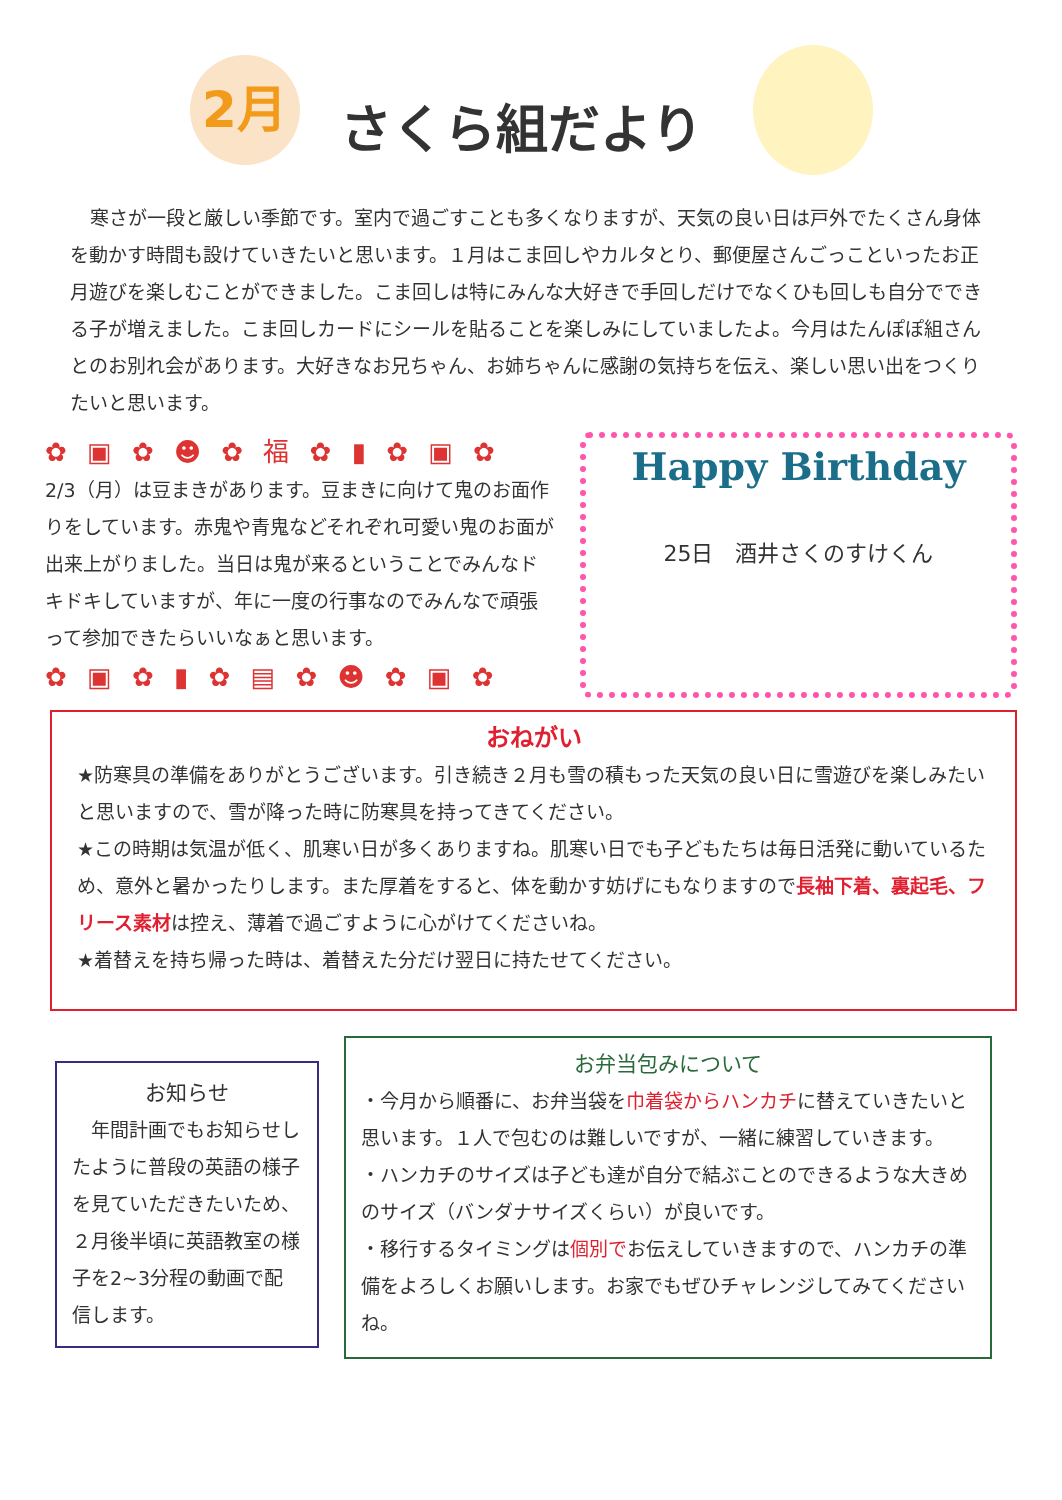2月
さくら組だより
寒さが一段と厳しい季節です。室内で過ごすことも多くなりますが、天気の良い日は戸外でたくさん身体を動かす時間も設けていきたいと思います。１月はこま回しやカルタとり、郵便屋さんごっこといったお正月遊びを楽しむことができました。こま回しは特にみんな大好きで手回しだけでなくひも回しも自分でできる子が増えました。こま回しカードにシールを貼ることを楽しみにしていましたよ。今月はたんぽぽ組さんとのお別れ会があります。大好きなお兄ちゃん、お姉ちゃんに感謝の気持ちを伝え、楽しい思い出をつくりたいと思います。
✿ ▣ ✿ ☻ ✿ 福 ✿ ▮ ✿ ▣ ✿
2/3（月）は豆まきがあります。豆まきに向けて鬼のお面作りをしています。赤鬼や青鬼などそれぞれ可愛い鬼のお面が出来上がりました。当日は鬼が来るということでみんなドキドキしていますが、年に一度の行事なのでみんなで頑張って参加できたらいいなぁと思います。
✿ ▣ ✿ ▮ ✿ ▤ ✿ ☻ ✿ ▣ ✿
Happy Birthday
25日　酒井さくのすけくん
おねがい
★防寒具の準備をありがとうございます。引き続き２月も雪の積もった天気の良い日に雪遊びを楽しみたいと思いますので、雪が降った時に防寒具を持ってきてください。
★この時期は気温が低く、肌寒い日が多くありますね。肌寒い日でも子どもたちは毎日活発に動いているため、意外と暑かったりします。また厚着をすると、体を動かす妨げにもなりますので長袖下着、裏起毛、フリース素材は控え、薄着で過ごすように心がけてくださいね。
★着替えを持ち帰った時は、着替えた分だけ翌日に持たせてください。
お知らせ
　年間計画でもお知らせしたように普段の英語の様子を見ていただきたいため、２月後半頃に英語教室の様子を2~3分程の動画で配信します。
お弁当包みについて
・今月から順番に、お弁当袋を巾着袋からハンカチに替えていきたいと思います。１人で包むのは難しいですが、一緒に練習していきます。
・ハンカチのサイズは子ども達が自分で結ぶことのできるような大きめのサイズ（バンダナサイズくらい）が良いです。
・移行するタイミングは個別でお伝えしていきますので、ハンカチの準備をよろしくお願いします。お家でもぜひチャレンジしてみてくださいね。